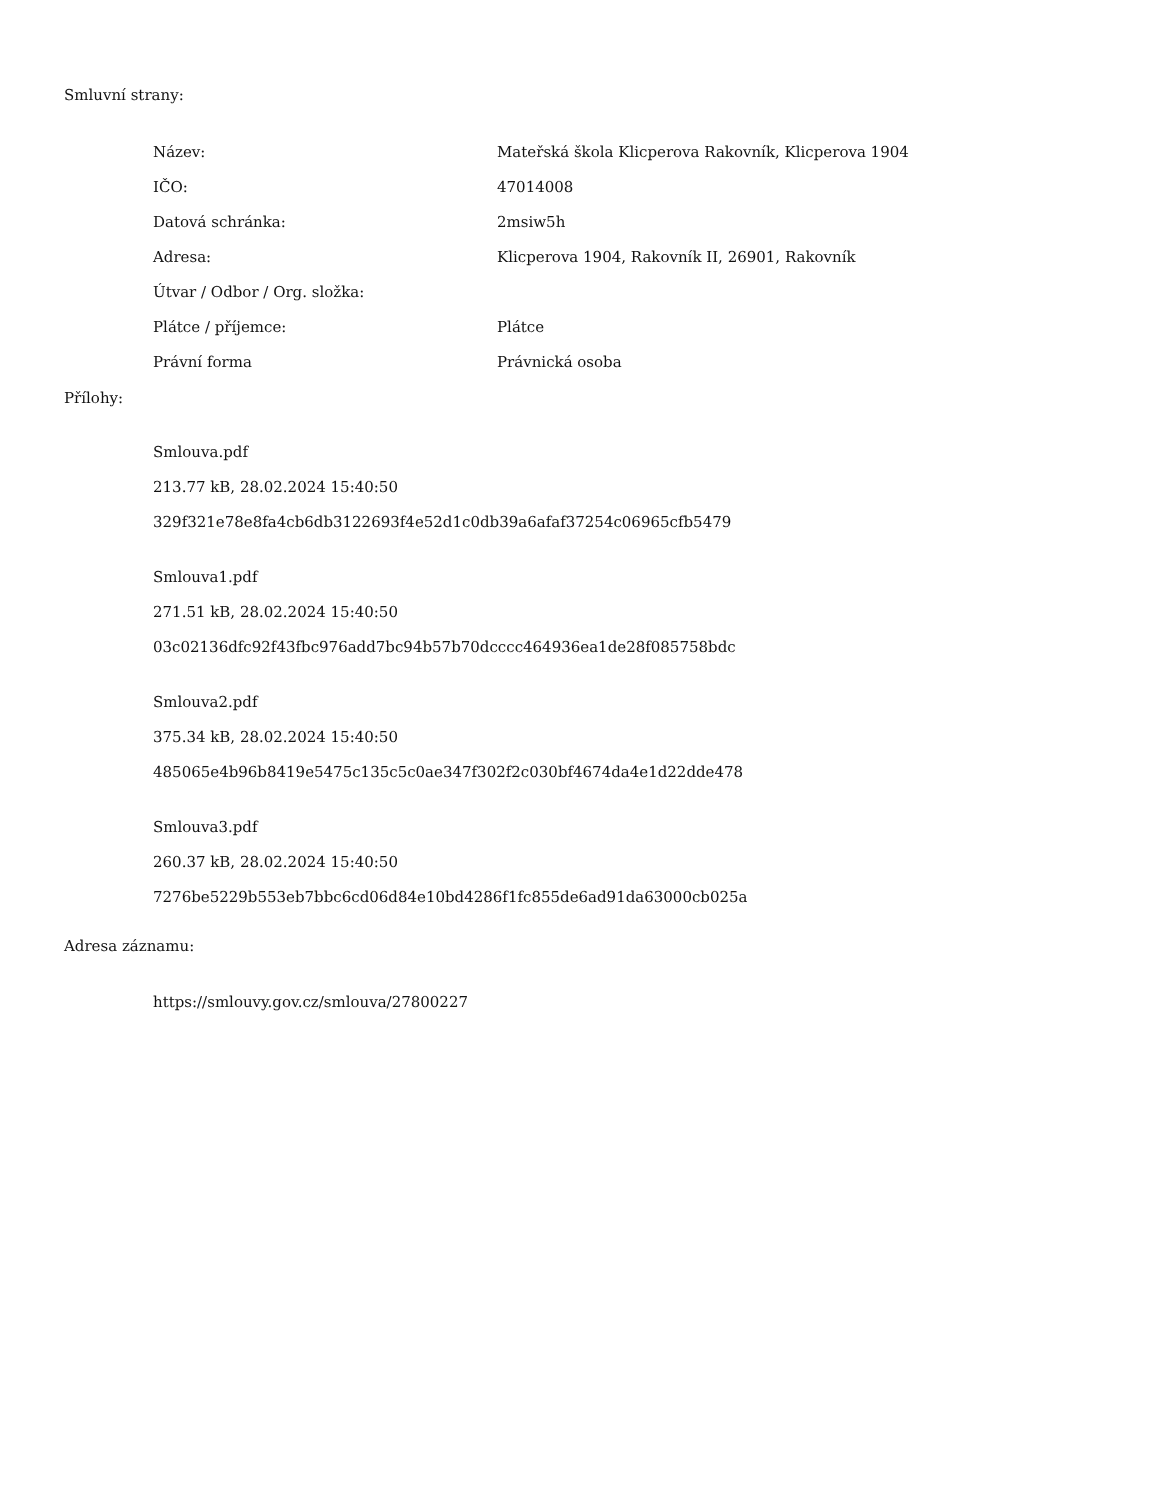Smluvní strany:
| Název: | Mateřská škola Klicperova Rakovník, Klicperova 1904 |
| IČO: | 47014008 |
| Datová schránka: | 2msiw5h |
| Adresa: | Klicperova 1904, Rakovník II, 26901, Rakovník |
| Útvar / Odbor / Org. složka: | |
| Plátce / příjemce: | Plátce |
| Právní forma | Právnická osoba |
Přílohy:
Smlouva.pdf
213.77 kB, 28.02.2024 15:40:50
329f321e78e8fa4cb6db3122693f4e52d1c0db39a6afaf37254c06965cfb5479
Smlouva1.pdf
271.51 kB, 28.02.2024 15:40:50
03c02136dfc92f43fbc976add7bc94b57b70dcccc464936ea1de28f085758bdc
Smlouva2.pdf
375.34 kB, 28.02.2024 15:40:50
485065e4b96b8419e5475c135c5c0ae347f302f2c030bf4674da4e1d22dde478
Smlouva3.pdf
260.37 kB, 28.02.2024 15:40:50
7276be5229b553eb7bbc6cd06d84e10bd4286f1fc855de6ad91da63000cb025a
Adresa záznamu:
https://smlouvy.gov.cz/smlouva/27800227